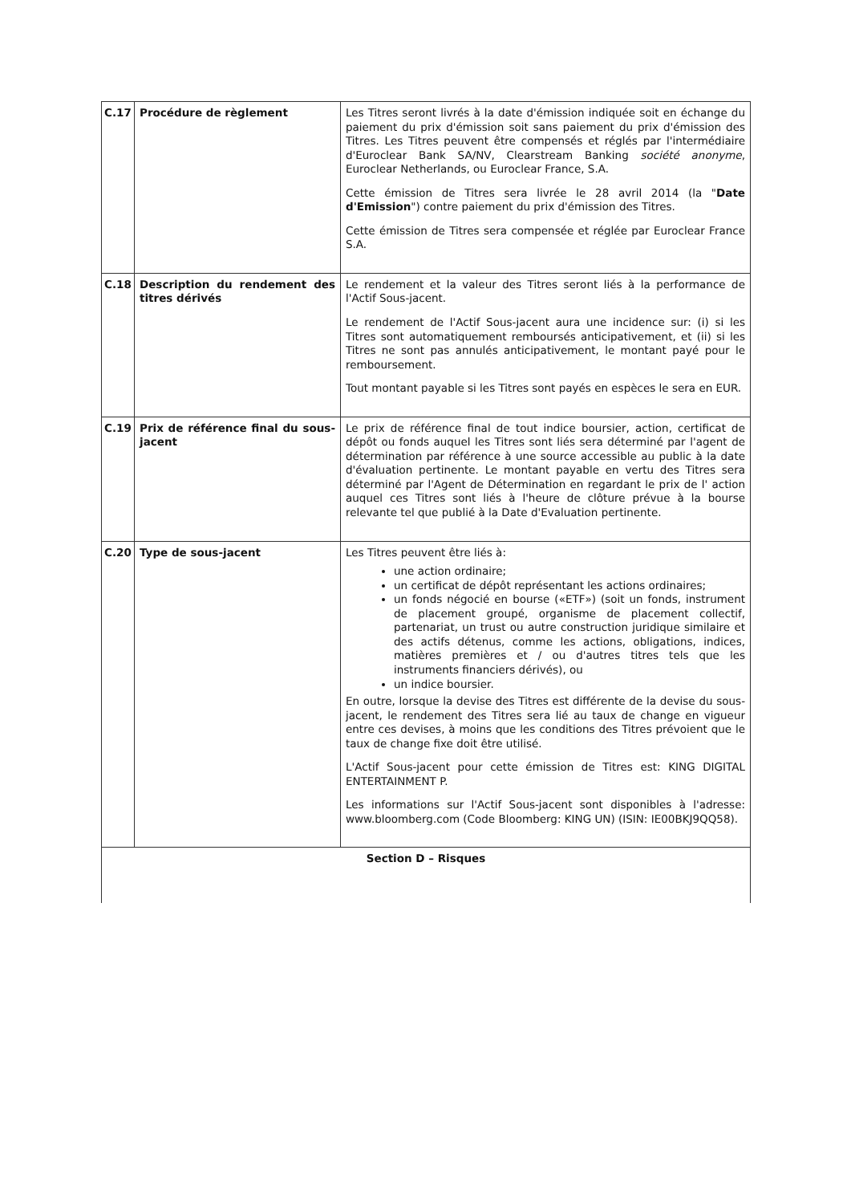| C.17 | Procédure de règlement | Les Titres seront livrés à la date d'émission indiquée soit en échange du paiement du prix d'émission soit sans paiement du prix d'émission des Titres. Les Titres peuvent être compensés et réglés par l'intermédiaire d'Euroclear Bank SA/NV, Clearstream Banking société anonyme , Euroclear Netherlands, ou Euroclear France, S.A. Cette émission de Titres sera livrée le 28 avril 2014 (la " Date d'Emission ") contre paiement du prix d'émission des Titres. Cette émission de Titres sera compensée et réglée par Euroclear France S.A. |
| C.18 | Description du rendement des titres dérivés | Le rendement et la valeur des Titres seront liés à la performance de l'Actif Sous-jacent. Le rendement de l'Actif Sous-jacent aura une incidence sur: (i) si les Titres sont automatiquement remboursés anticipativement, et (ii) si les Titres ne sont pas annulés anticipativement, le montant payé pour le remboursement. Tout montant payable si les Titres sont payés en espèces le sera en EUR. |
| C.19 | Prix de référence final du sous-jacent | Le prix de référence final de tout indice boursier, action, certificat de dépôt ou fonds auquel les Titres sont liés sera déterminé par l'agent de détermination par référence à une source accessible au public à la date d'évaluation pertinente. Le montant payable en vertu des Titres sera déterminé par l'Agent de Détermination en regardant le prix de l' action auquel ces Titres sont liés à l'heure de clôture prévue à la bourse relevante tel que publié à la Date d'Evaluation pertinente. |
| C.20 | Type de sous-jacent | Les Titres peuvent être liés à: une action ordinaire; un certificat de dépôt représentant les actions ordinaires; un fonds négocié en bourse («ETF») (soit un fonds, instrument de placement groupé, organisme de placement collectif, partenariat, un trust ou autre construction juridique similaire et des actifs détenus, comme les actions, obligations, indices, matières premières et / ou d'autres titres tels que les instruments financiers dérivés), ou un indice boursier. En outre, lorsque la devise des Titres est différente de la devise du sous-jacent, le rendement des Titres sera lié au taux de change en vigueur entre ces devises, à moins que les conditions des Titres prévoient que le taux de change fixe doit être utilisé. L'Actif Sous-jacent pour cette émission de Titres est: KING DIGITAL ENTERTAINMENT P. Les informations sur l'Actif Sous-jacent sont disponibles à l'adresse: www.bloomberg.com (Code Bloomberg: KING UN) (ISIN: IE00BKJ9QQ58). |
| Section D – Risques | | |